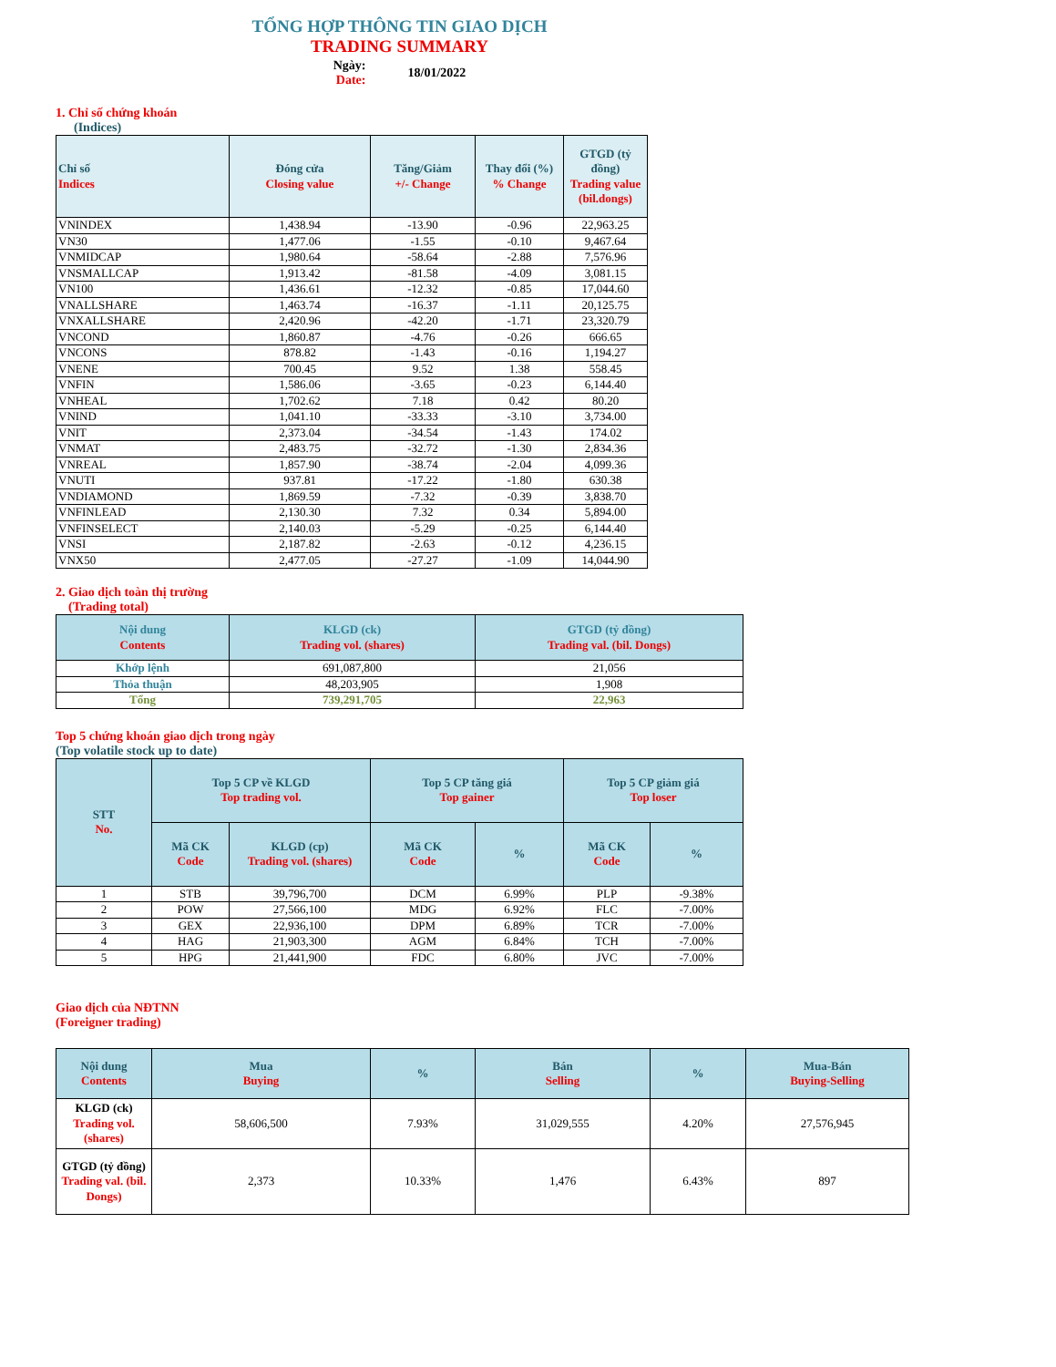TỔNG HỢP THÔNG TIN GIAO DỊCH
TRADING SUMMARY
Ngày:
Date:
18/01/2022
1. Chỉ số chứng khoán
(Indices)
| Chỉ số Indices | Đóng cửa Closing value | Tăng/Giảm +/- Change | Thay đổi (%) % Change | GTGD (tỷ đồng) Trading value (bil.dongs) |
| --- | --- | --- | --- | --- |
| VNINDEX | 1,438.94 | -13.90 | -0.96 | 22,963.25 |
| VN30 | 1,477.06 | -1.55 | -0.10 | 9,467.64 |
| VNMIDCAP | 1,980.64 | -58.64 | -2.88 | 7,576.96 |
| VNSMALLCAP | 1,913.42 | -81.58 | -4.09 | 3,081.15 |
| VN100 | 1,436.61 | -12.32 | -0.85 | 17,044.60 |
| VNALLSHARE | 1,463.74 | -16.37 | -1.11 | 20,125.75 |
| VNXALLSHARE | 2,420.96 | -42.20 | -1.71 | 23,320.79 |
| VNCOND | 1,860.87 | -4.76 | -0.26 | 666.65 |
| VNCONS | 878.82 | -1.43 | -0.16 | 1,194.27 |
| VNENE | 700.45 | 9.52 | 1.38 | 558.45 |
| VNFIN | 1,586.06 | -3.65 | -0.23 | 6,144.40 |
| VNHEAL | 1,702.62 | 7.18 | 0.42 | 80.20 |
| VNIND | 1,041.10 | -33.33 | -3.10 | 3,734.00 |
| VNIT | 2,373.04 | -34.54 | -1.43 | 174.02 |
| VNMAT | 2,483.75 | -32.72 | -1.30 | 2,834.36 |
| VNREAL | 1,857.90 | -38.74 | -2.04 | 4,099.36 |
| VNUTI | 937.81 | -17.22 | -1.80 | 630.38 |
| VNDIAMOND | 1,869.59 | -7.32 | -0.39 | 3,838.70 |
| VNFINLEAD | 2,130.30 | 7.32 | 0.34 | 5,894.00 |
| VNFINSELECT | 2,140.03 | -5.29 | -0.25 | 6,144.40 |
| VNSI | 2,187.82 | -2.63 | -0.12 | 4,236.15 |
| VNX50 | 2,477.05 | -27.27 | -1.09 | 14,044.90 |
2. Giao dịch toàn thị trường
(Trading total)
| Nội dung Contents | KLGD (ck) Trading vol. (shares) | GTGD (tỷ đồng) Trading val. (bil. Dongs) |
| --- | --- | --- |
| Khớp lệnh | 691,087,800 | 21,056 |
| Thỏa thuận | 48,203,905 | 1,908 |
| Tổng | 739,291,705 | 22,963 |
Top 5 chứng khoán giao dịch trong ngày
(Top volatile stock up to date)
| STT No. | Top 5 CP về KLGD Top trading vol. | | Top 5 CP tăng giá Top gainer | | Top 5 CP giảm giá Top loser | |
| --- | --- | --- | --- | --- | --- | --- |
| | Mã CK Code | KLGD (cp) Trading vol. (shares) | Mã CK Code | % | Mã CK Code | % |
| 1 | STB | 39,796,700 | DCM | 6.99% | PLP | -9.38% |
| 2 | POW | 27,566,100 | MDG | 6.92% | FLC | -7.00% |
| 3 | GEX | 22,936,100 | DPM | 6.89% | TCR | -7.00% |
| 4 | HAG | 21,903,300 | AGM | 6.84% | TCH | -7.00% |
| 5 | HPG | 21,441,900 | FDC | 6.80% | JVC | -7.00% |
Giao dịch của NĐTNN
(Foreigner trading)
| Nội dung Contents | Mua Buying | % | Bán Selling | % | Mua-Bán Buying-Selling |
| --- | --- | --- | --- | --- | --- |
| KLGD (ck) Trading vol. (shares) | 58,606,500 | 7.93% | 31,029,555 | 4.20% | 27,576,945 |
| GTGD (tỷ đồng) Trading val. (bil. Dongs) | 2,373 | 10.33% | 1,476 | 6.43% | 897 |